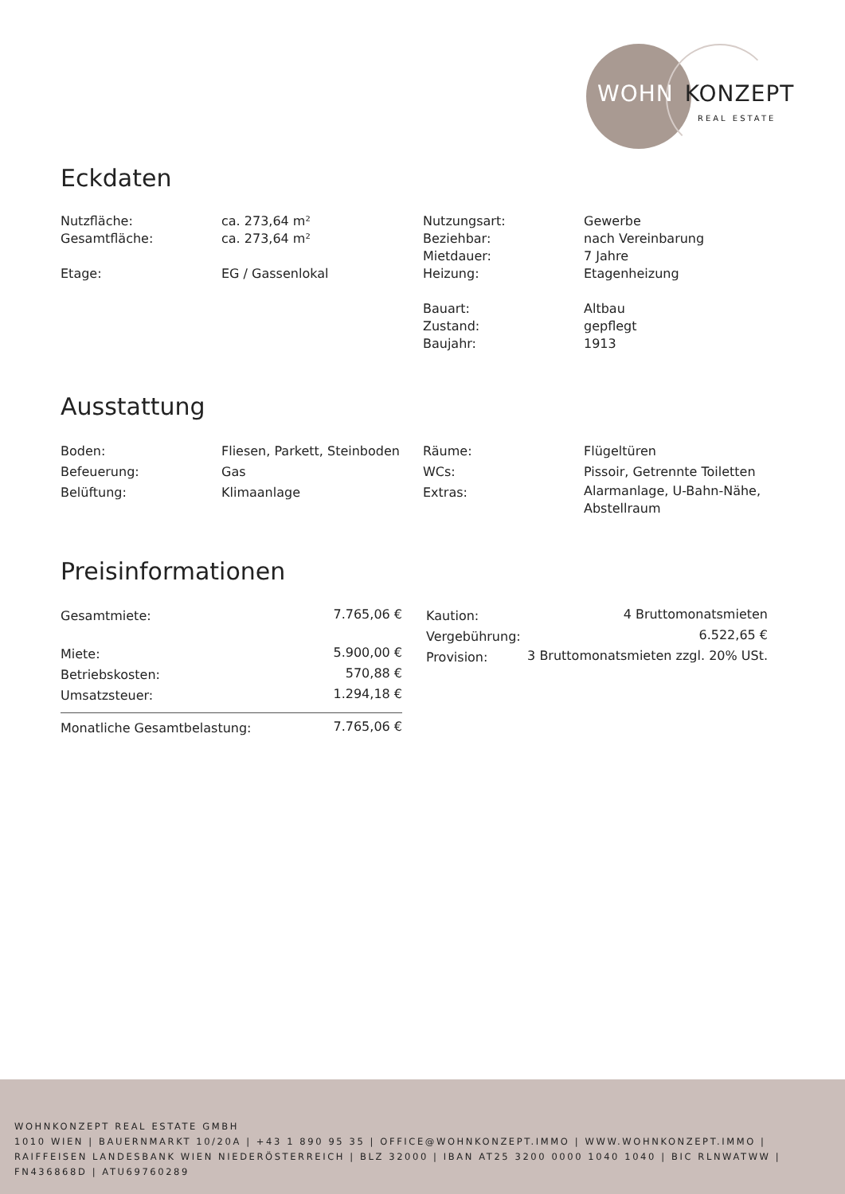WOHN KONZEPT
REAL ESTATE
Eckdaten
| Nutzfläche: | ca. 273,64 m² |
| Gesamtfläche: | ca. 273,64 m² |
| Etage: | EG / Gassenlokal |
| Nutzungsart: | Gewerbe |
| Beziehbar: | nach Vereinbarung |
| Mietdauer: | 7 Jahre |
| Heizung: | Etagenheizung |
| Bauart: | Altbau |
| Zustand: | gepflegt |
| Baujahr: | 1913 |
Ausstattung
| Boden: | Fliesen, Parkett, Steinboden |
| Befeuerung: | Gas |
| Belüftung: | Klimaanlage |
| Räume: | Flügeltüren |
| WCs: | Pissoir, Getrennte Toiletten |
| Extras: | Alarmanlage, U-Bahn-Nähe, Abstellraum |
Preisinformationen
| Gesamtmiete: | 7.765,06 € |
| Miete: | 5.900,00 € |
| Betriebskosten: | 570,88 € |
| Umsatzsteuer: | 1.294,18 € |
| Monatliche Gesamtbelastung: | 7.765,06 € |
| Kaution: | 4 Bruttomonatsmieten |
| Vergebührung: | 6.522,65 € |
| Provision: | 3 Bruttomonatsmieten zzgl. 20% USt. |
WOHNKONZEPT REAL ESTATE GMBH
1010 WIEN | BAUERNMARKT 10/20A | +43 1 890 95 35 | OFFICE@WOHNKONZEPT.IMMO | WWW.WOHNKONZEPT.IMMO | RAIFFEISEN LANDESBANK WIEN NIEDERÖSTERREICH | BLZ 32000 | IBAN AT25 3200 0000 1040 1040 | BIC RLNWATWW | FN436868D | ATU69760289